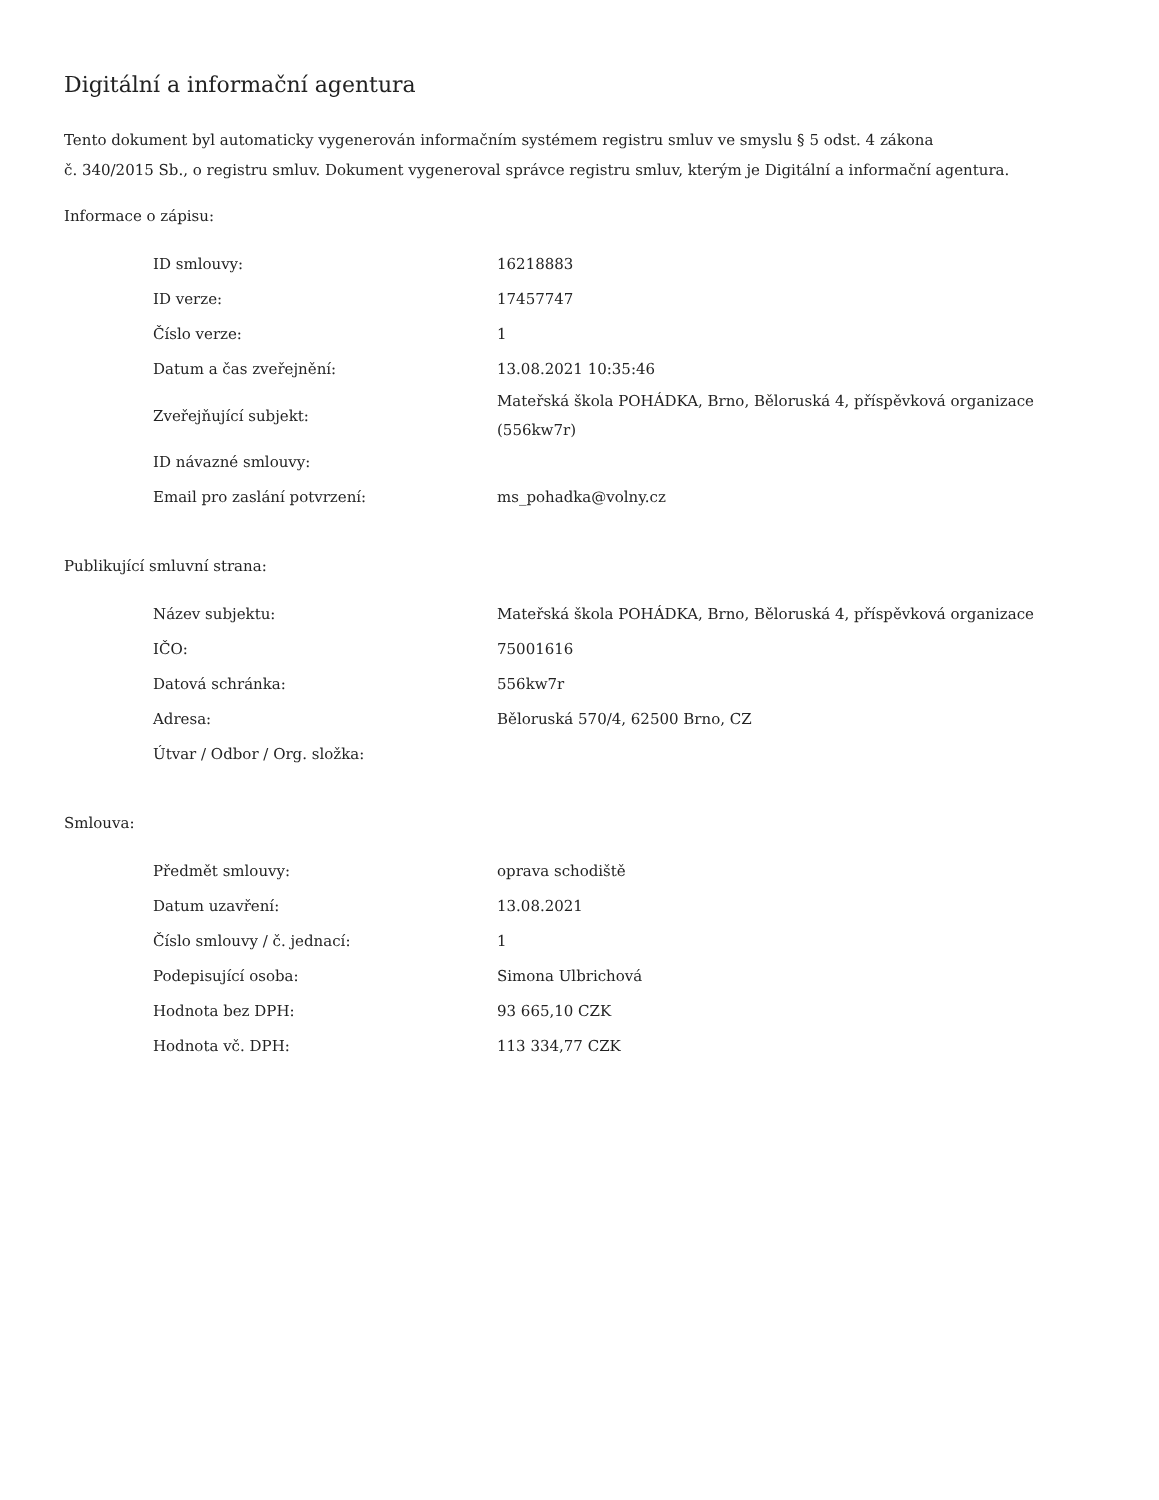Digitální a informační agentura
Tento dokument byl automaticky vygenerován informačním systémem registru smluv ve smyslu § 5 odst. 4 zákona
č. 340/2015 Sb., o registru smluv. Dokument vygeneroval správce registru smluv, kterým je Digitální a informační agentura.
Informace o zápisu:
| ID smlouvy: | 16218883 |
| ID verze: | 17457747 |
| Číslo verze: | 1 |
| Datum a čas zveřejnění: | 13.08.2021 10:35:46 |
| Zveřejňující subjekt: | Mateřská škola POHÁDKA, Brno, Běloruská 4, příspěvková organizace (556kw7r) |
| ID návazné smlouvy: | |
| Email pro zaslání potvrzení: | ms_pohadka@volny.cz |
Publikující smluvní strana:
| Název subjektu: | Mateřská škola POHÁDKA, Brno, Běloruská 4, příspěvková organizace |
| IČO: | 75001616 |
| Datová schránka: | 556kw7r |
| Adresa: | Běloruská 570/4, 62500 Brno, CZ |
| Útvar / Odbor / Org. složka: | |
Smlouva:
| Předmět smlouvy: | oprava schodiště |
| Datum uzavření: | 13.08.2021 |
| Číslo smlouvy / č. jednací: | 1 |
| Podepisující osoba: | Simona Ulbrichová |
| Hodnota bez DPH: | 93 665,10 CZK |
| Hodnota vč. DPH: | 113 334,77 CZK |